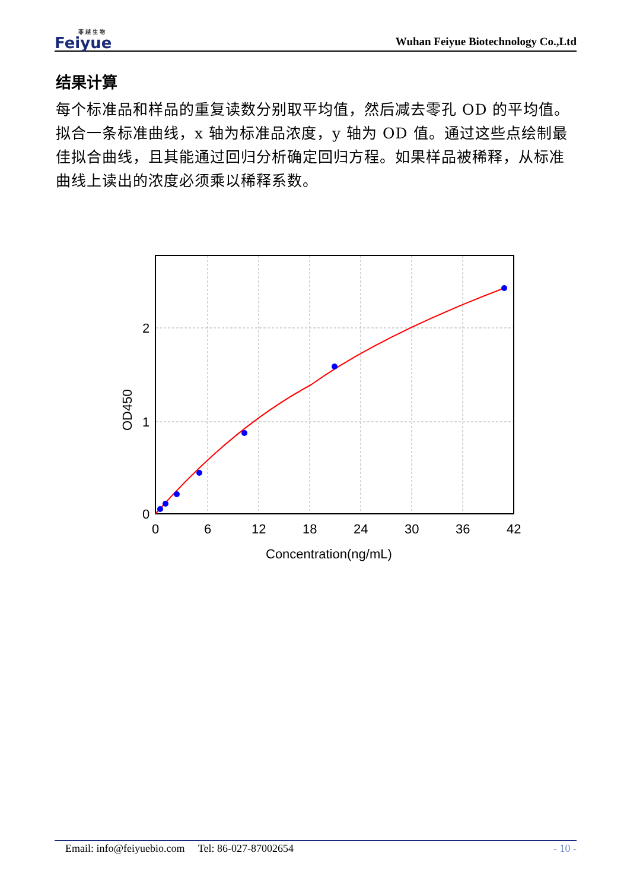菲 越 生 物
Feiyue
Wuhan Feiyue Biotechnology Co.,Ltd
结果计算
每个标准品和样品的重复读数分别取平均值，然后减去零孔 OD 的平均值。拟合一条标准曲线，x 轴为标准品浓度，y 轴为 OD 值。通过这些点绘制最佳拟合曲线，且其能通过回归分析确定回归方程。如果样品被稀释，从标准曲线上读出的浓度必须乘以稀释系数。
0
1
2
0
6
12
18
24
30
36
42
Concentration(ng/mL)
OD450
Email: info@feiyuebio.com Tel: 86-027-87002654 - 10 -